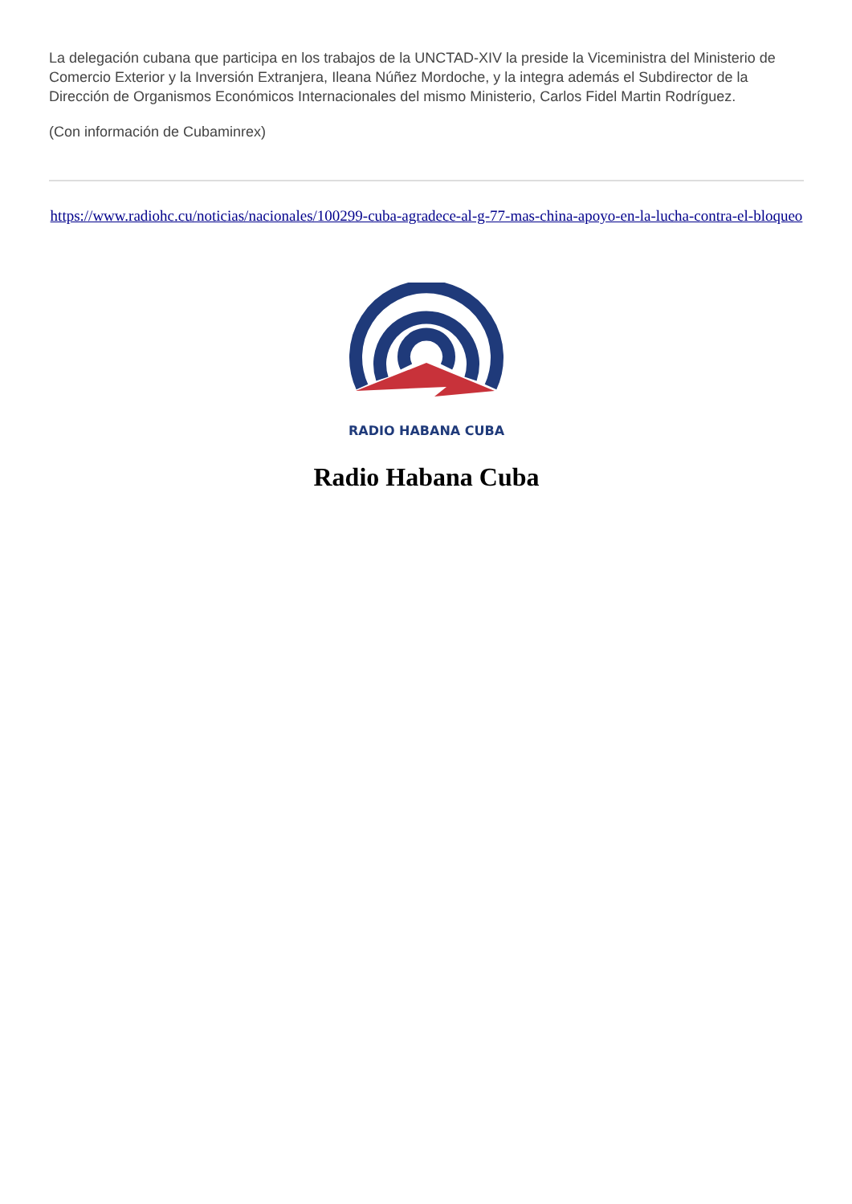La delegación cubana que participa en los trabajos de la UNCTAD-XIV la preside la Viceministra del Ministerio de Comercio Exterior y la Inversión Extranjera, Ileana Núñez Mordoche, y la integra además el Subdirector de la Dirección de Organismos Económicos Internacionales del mismo Ministerio, Carlos Fidel Martin Rodríguez.
(Con información de Cubaminrex)
https://www.radiohc.cu/noticias/nacionales/100299-cuba-agradece-al-g-77-mas-china-apoyo-en-la-lucha-contra-el-bloqueo
RADIO HABANA CUBA
Radio Habana Cuba